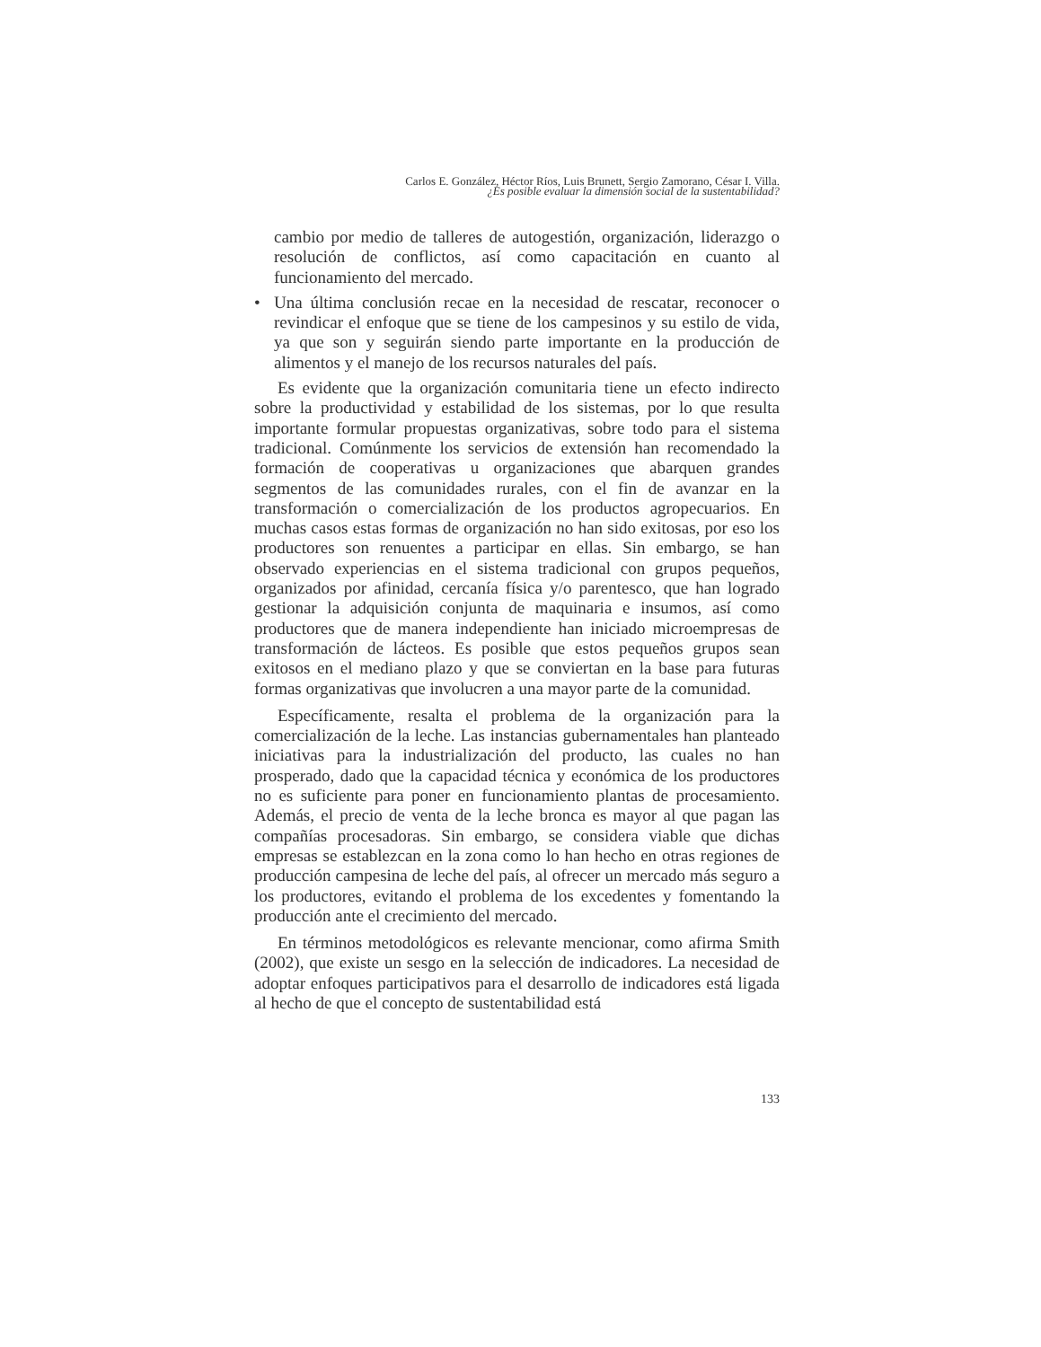Carlos E. González, Héctor Ríos, Luis Brunett, Sergio Zamorano, César I. Villa.
¿Es posible evaluar la dimensión social de la sustentabilidad?
cambio por medio de talleres de autogestión, organización, liderazgo o resolución de conflictos, así como capacitación en cuanto al funcionamiento del mercado.
• Una última conclusión recae en la necesidad de rescatar, reconocer o revindicar el enfoque que se tiene de los campesinos y su estilo de vida, ya que son y seguirán siendo parte importante en la producción de alimentos y el manejo de los recursos naturales del país.
Es evidente que la organización comunitaria tiene un efecto indirecto sobre la productividad y estabilidad de los sistemas, por lo que resulta importante formular propuestas organizativas, sobre todo para el sistema tradicional. Comúnmente los servicios de extensión han recomendado la formación de cooperativas u organizaciones que abarquen grandes segmentos de las comunidades rurales, con el fin de avanzar en la transformación o comercialización de los productos agropecuarios. En muchas casos estas formas de organización no han sido exitosas, por eso los productores son renuentes a participar en ellas. Sin embargo, se han observado experiencias en el sistema tradicional con grupos pequeños, organizados por afinidad, cercanía física y/o parentesco, que han logrado gestionar la adquisición conjunta de maquinaria e insumos, así como productores que de manera independiente han iniciado microempresas de transformación de lácteos. Es posible que estos pequeños grupos sean exitosos en el mediano plazo y que se conviertan en la base para futuras formas organizativas que involucren a una mayor parte de la comunidad.
Específicamente, resalta el problema de la organización para la comercialización de la leche. Las instancias gubernamentales han planteado iniciativas para la industrialización del producto, las cuales no han prosperado, dado que la capacidad técnica y económica de los productores no es suficiente para poner en funcionamiento plantas de procesamiento. Además, el precio de venta de la leche bronca es mayor al que pagan las compañías procesadoras. Sin embargo, se considera viable que dichas empresas se establezcan en la zona como lo han hecho en otras regiones de producción campesina de leche del país, al ofrecer un mercado más seguro a los productores, evitando el problema de los excedentes y fomentando la producción ante el crecimiento del mercado.
En términos metodológicos es relevante mencionar, como afirma Smith (2002), que existe un sesgo en la selección de indicadores. La necesidad de adoptar enfoques participativos para el desarrollo de indicadores está ligada al hecho de que el concepto de sustentabilidad está
133